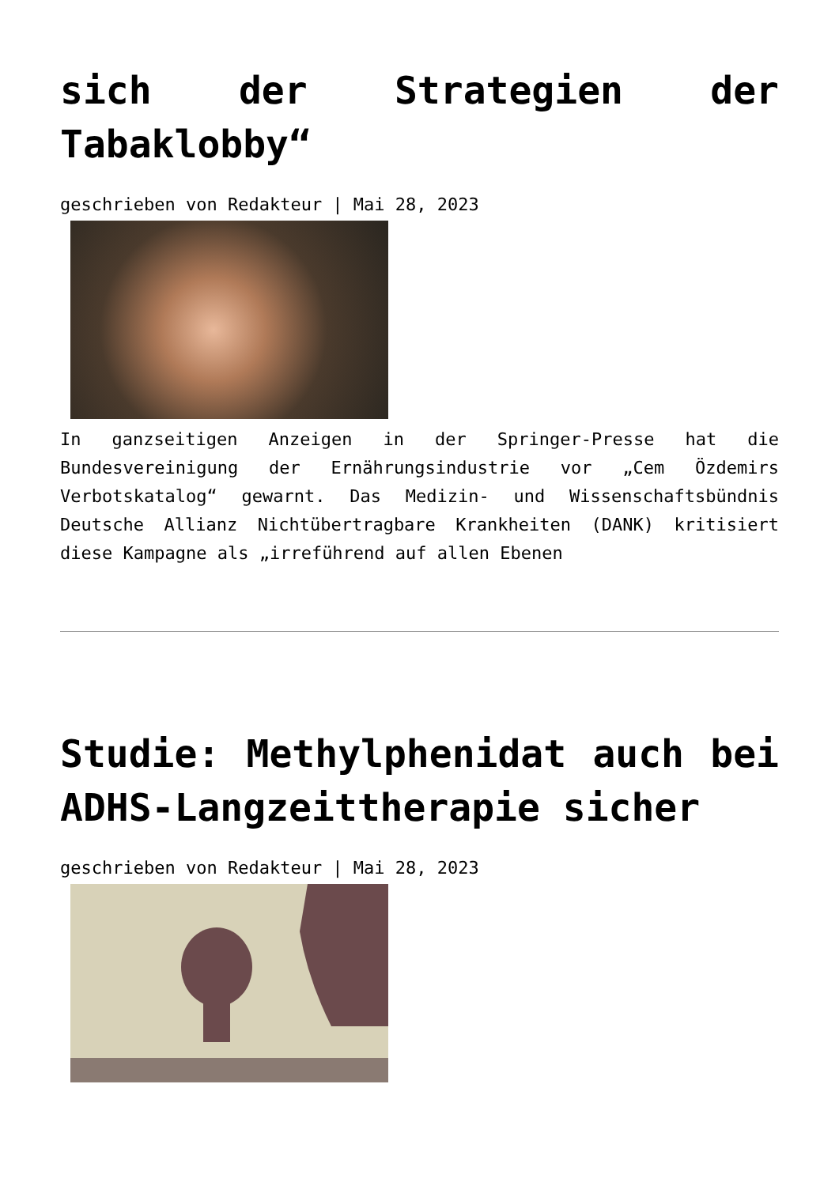sich der Strategien der Tabaklobby“
geschrieben von Redakteur | Mai 28, 2023
In ganzseitigen Anzeigen in der Springer-Presse hat die Bundesvereinigung der Ernährungsindustrie vor „Cem Özdemirs Verbotskatalog“ gewarnt. Das Medizin- und Wissenschaftsbündnis Deutsche Allianz Nichtübertragbare Krankheiten (DANK) kritisiert diese Kampagne als „irreführend auf allen Ebenen
Studie: Methylphenidat auch bei ADHS-Langzeittherapie sicher
geschrieben von Redakteur | Mai 28, 2023